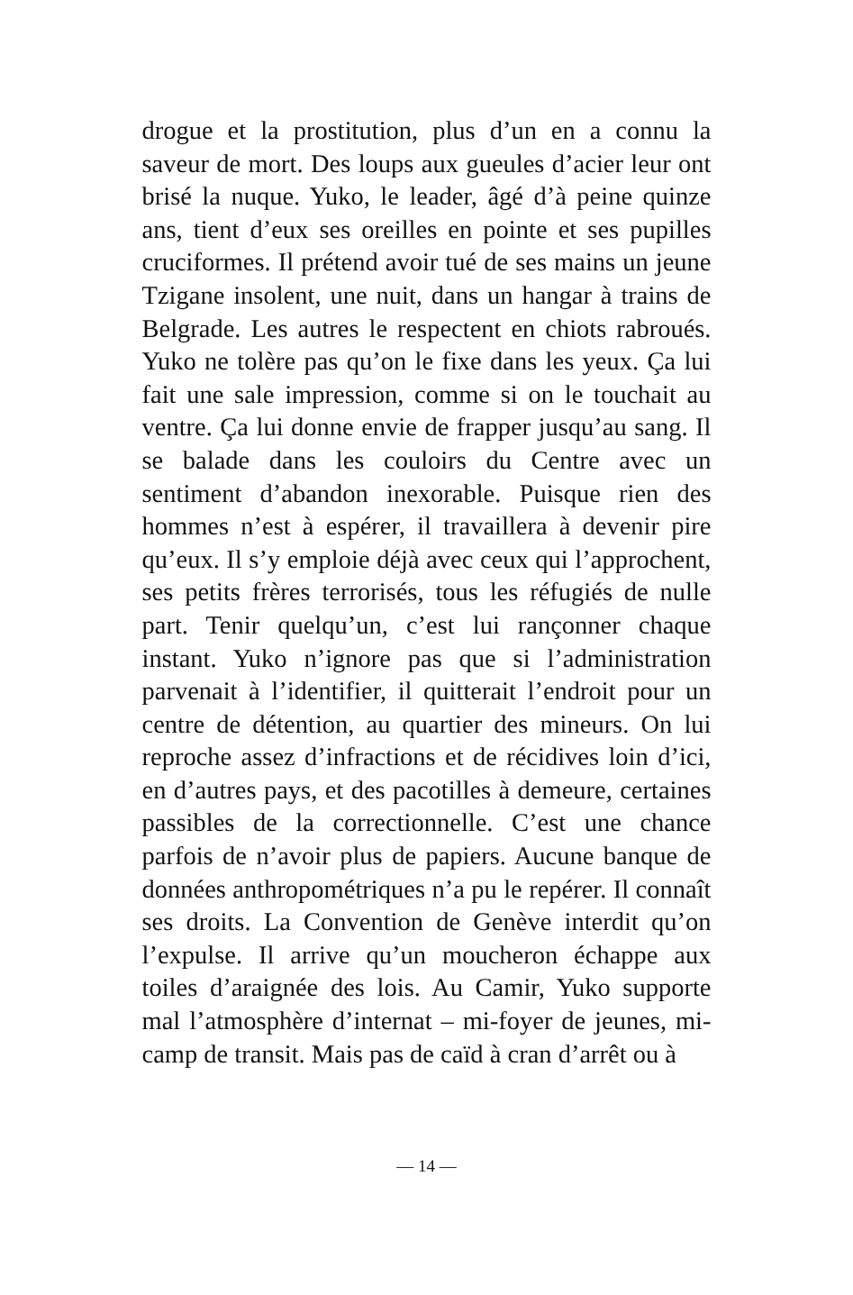drogue et la prostitution, plus d’un en a connu la saveur de mort. Des loups aux gueules d’acier leur ont brisé la nuque. Yuko, le leader, âgé d’à peine quinze ans, tient d’eux ses oreilles en pointe et ses pupilles cruciformes. Il prétend avoir tué de ses mains un jeune Tzigane insolent, une nuit, dans un hangar à trains de Belgrade. Les autres le respectent en chiots rabroués. Yuko ne tolère pas qu’on le fixe dans les yeux. Ça lui fait une sale impression, comme si on le touchait au ventre. Ça lui donne envie de frapper jusqu’au sang. Il se balade dans les couloirs du Centre avec un sentiment d’abandon inexorable. Puisque rien des hommes n’est à espérer, il travaillera à devenir pire qu’eux. Il s’y emploie déjà avec ceux qui l’approchent, ses petits frères terrorisés, tous les réfugiés de nulle part. Tenir quelqu’un, c’est lui rançonner chaque instant. Yuko n’ignore pas que si l’administration parvenait à l’identifier, il quitterait l’endroit pour un centre de détention, au quartier des mineurs. On lui reproche assez d’infractions et de récidives loin d’ici, en d’autres pays, et des pacotilles à demeure, certaines passibles de la correctionnelle. C’est une chance parfois de n’avoir plus de papiers. Aucune banque de données anthropométriques n’a pu le repérer. Il connaît ses droits. La Convention de Genève interdit qu’on l’expulse. Il arrive qu’un moucheron échappe aux toiles d’araignée des lois. Au Camir, Yuko supporte mal l’atmosphère d’internat – mi-foyer de jeunes, mi-camp de transit. Mais pas de caïd à cran d’arrêt ou à
— 14 —